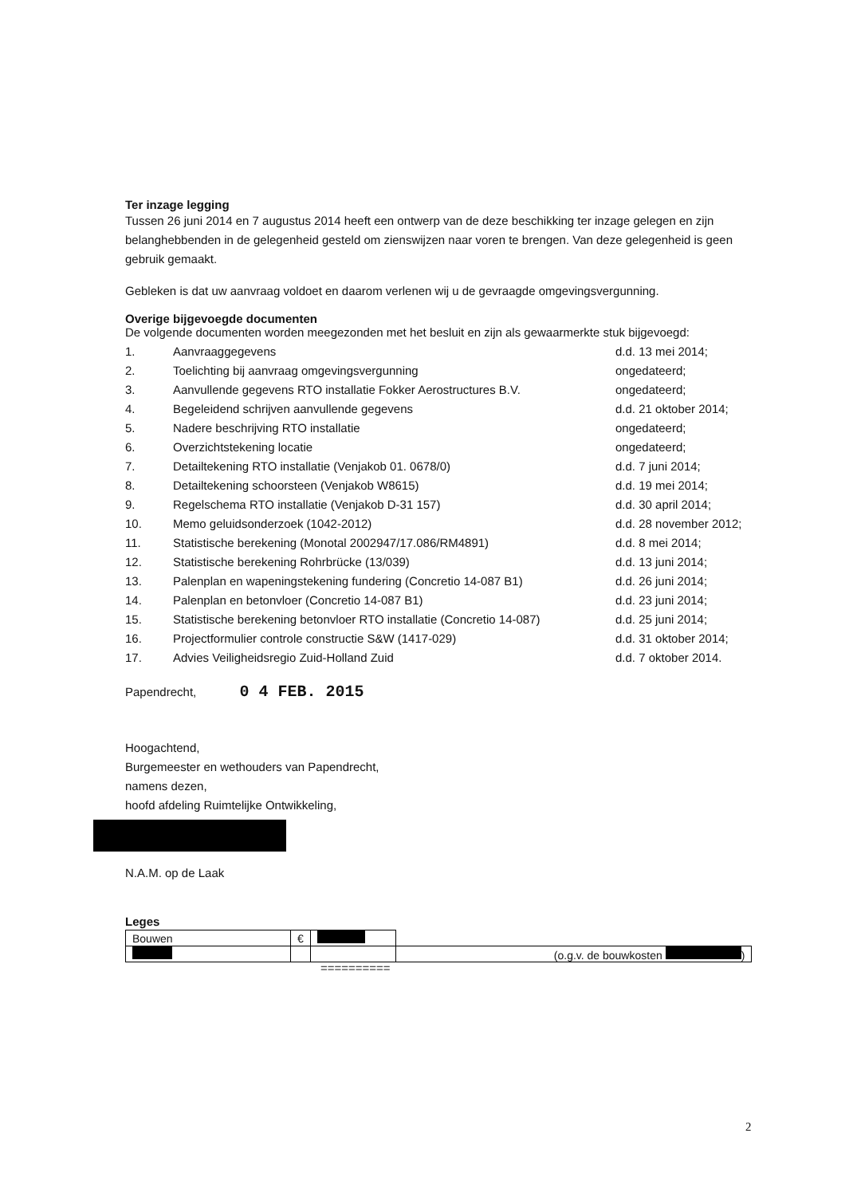Ter inzage legging
Tussen 26 juni 2014 en 7 augustus 2014 heeft een ontwerp van de deze beschikking ter inzage gelegen en zijn belanghebbenden in de gelegenheid gesteld om zienswijzen naar voren te brengen. Van deze gelegenheid is geen gebruik gemaakt.
Gebleken is dat uw aanvraag voldoet en daarom verlenen wij u de gevraagde omgevingsvergunning.
Overige bijgevoegde documenten
De volgende documenten worden meegezonden met het besluit en zijn als gewaarmerkte stuk bijgevoegd:
| 1. | Aanvraaggegevens | d.d. 13 mei 2014; |
| 2. | Toelichting bij aanvraag omgevingsvergunning | ongedateerd; |
| 3. | Aanvullende gegevens RTO installatie Fokker Aerostructures B.V. | ongedateerd; |
| 4. | Begeleidend schrijven aanvullende gegevens | d.d. 21 oktober 2014; |
| 5. | Nadere beschrijving RTO installatie | ongedateerd; |
| 6. | Overzichtstekening locatie | ongedateerd; |
| 7. | Detailtekening RTO installatie (Venjakob 01. 0678/0) | d.d. 7 juni 2014; |
| 8. | Detailtekening schoorsteen (Venjakob W8615) | d.d. 19 mei 2014; |
| 9. | Regelschema RTO installatie (Venjakob D-31 157) | d.d. 30 april 2014; |
| 10. | Memo geluidsonderzoek (1042-2012) | d.d. 28 november 2012; |
| 11. | Statistische berekening (Monotal 2002947/17.086/RM4891) | d.d. 8 mei 2014; |
| 12. | Statistische berekening Rohrbrücke (13/039) | d.d. 13 juni 2014; |
| 13. | Palenplan en wapeningstekening fundering (Concretio 14-087 B1) | d.d. 26 juni 2014; |
| 14. | Palenplan en betonvloer (Concretio 14-087 B1) | d.d. 23 juni 2014; |
| 15. | Statistische berekening betonvloer RTO installatie (Concretio 14-087) | d.d. 25 juni 2014; |
| 16. | Projectformulier controle constructie S&W (1417-029) | d.d. 31 oktober 2014; |
| 17. | Advies Veiligheidsregio Zuid-Holland Zuid | d.d. 7 oktober 2014. |
Papendrecht, 0 4 FEB. 2015
Hoogachtend,
Burgemeester en wethouders van Papendrecht,
namens dezen,
hoofd afdeling Ruimtelijke Ontwikkeling,
N.A.M. op de Laak
Leges
| Bouwen | € | | |
| | | | (o.g.v. de bouwkosten ) |
==========
2